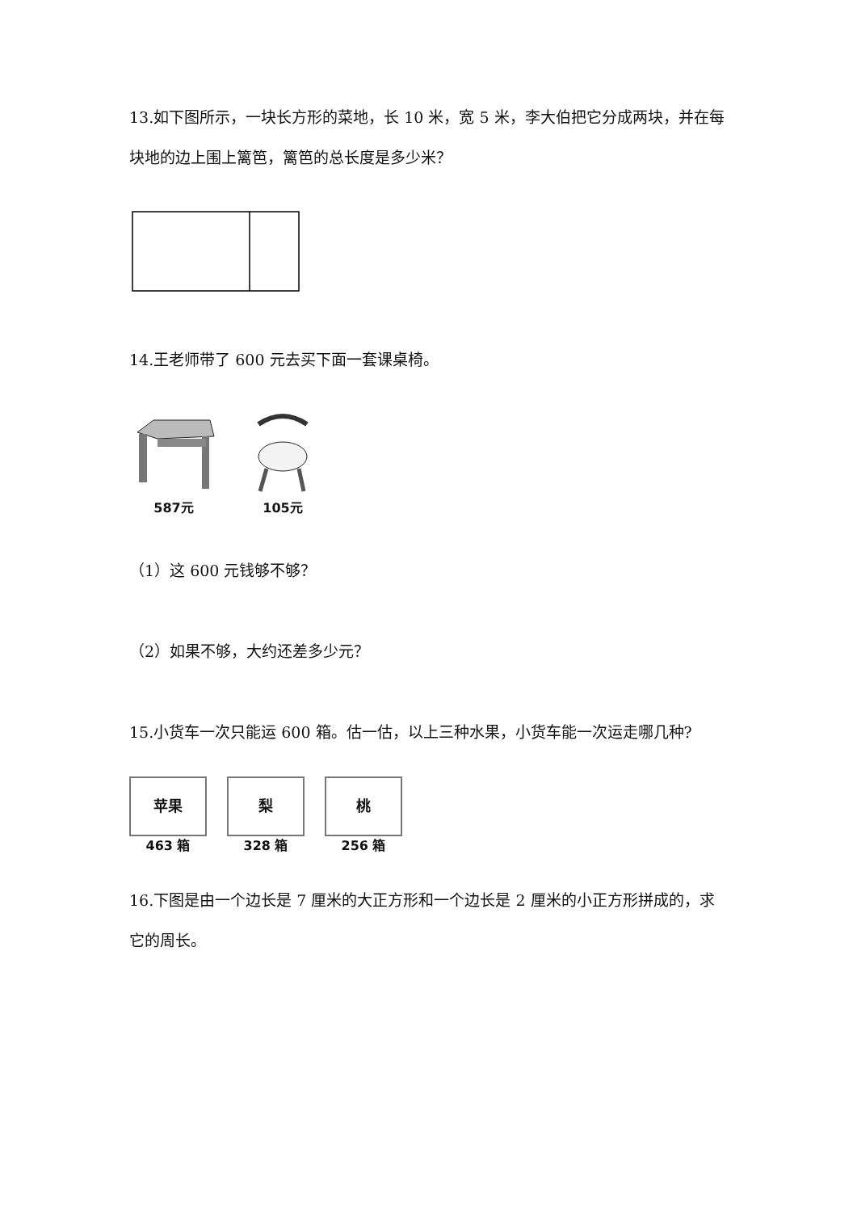13.如下图所示，一块长方形的菜地，长 10 米，宽 5 米，李大伯把它分成两块，并在每块地的边上围上篱笆，篱笆的总长度是多少米？
14.王老师带了 600 元去买下面一套课桌椅。
587元
105元
（1）这 600 元钱够不够？
（2）如果不够，大约还差多少元？
15.小货车一次只能运 600 箱。估一估，以上三种水果，小货车能一次运走哪几种?
苹果
463 箱
梨
328 箱
桃
256 箱
16.下图是由一个边长是 7 厘米的大正方形和一个边长是 2 厘米的小正方形拼成的，求它的周长。